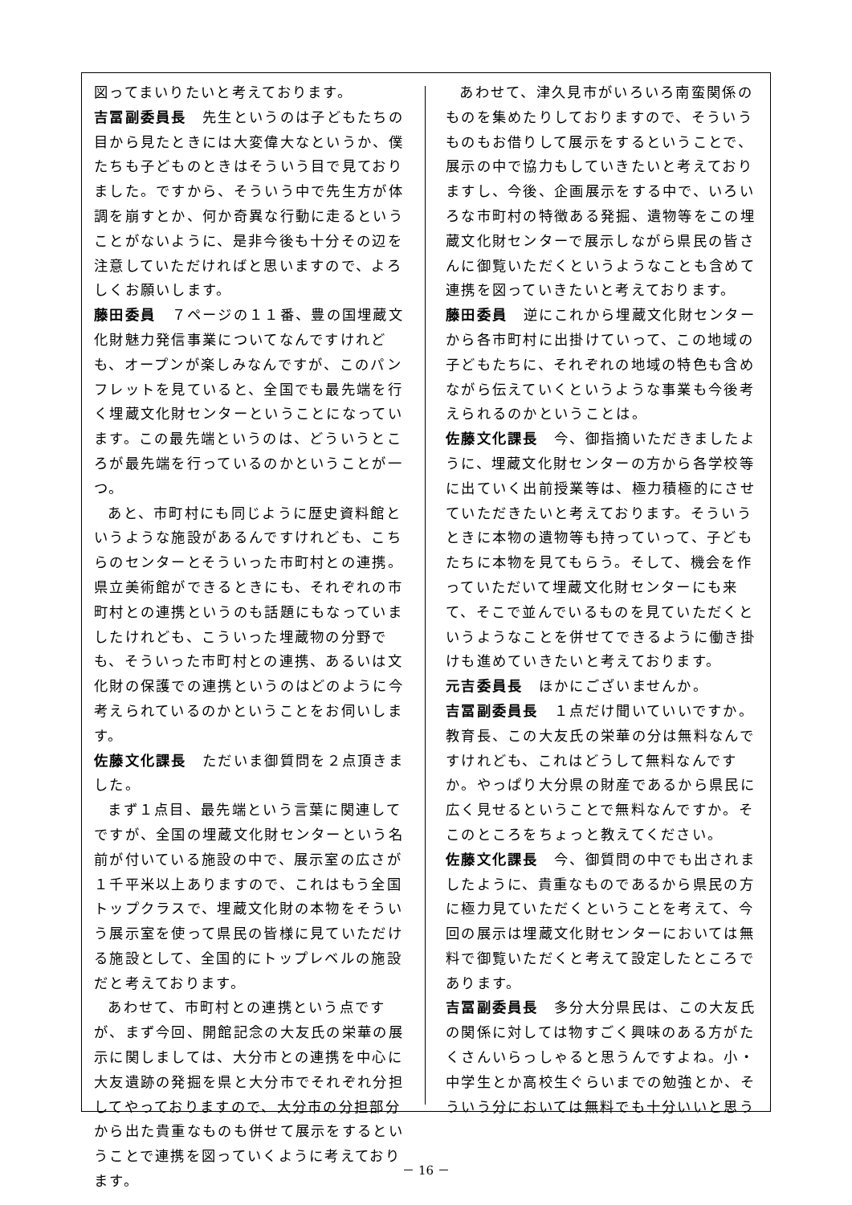図ってまいりたいと考えております。
吉冨副委員長　先生というのは子どもたちの目から見たときには大変偉大なというか、僕たちも子どものときはそういう目で見ておりました。ですから、そういう中で先生方が体調を崩すとか、何か奇異な行動に走るということがないように、是非今後も十分その辺を注意していただければと思いますので、よろしくお願いします。
藤田委員　７ページの１１番、豊の国埋蔵文化財魅力発信事業についてなんですけれども、オープンが楽しみなんですが、このパンフレットを見ていると、全国でも最先端を行く埋蔵文化財センターということになっています。この最先端というのは、どういうところが最先端を行っているのかということが一つ。
あと、市町村にも同じように歴史資料館というような施設があるんですけれども、こちらのセンターとそういった市町村との連携。県立美術館ができるときにも、それぞれの市町村との連携というのも話題にもなっていましたけれども、こういった埋蔵物の分野でも、そういった市町村との連携、あるいは文化財の保護での連携というのはどのように今考えられているのかということをお伺いします。
佐藤文化課長　ただいま御質問を２点頂きました。
まず１点目、最先端という言葉に関連してですが、全国の埋蔵文化財センターという名前が付いている施設の中で、展示室の広さが１千平米以上ありますので、これはもう全国トップクラスで、埋蔵文化財の本物をそういう展示室を使って県民の皆様に見ていただける施設として、全国的にトップレベルの施設だと考えております。
あわせて、市町村との連携という点ですが、まず今回、開館記念の大友氏の栄華の展示に関しましては、大分市との連携を中心に大友遺跡の発掘を県と大分市でそれぞれ分担してやっておりますので、大分市の分担部分から出た貴重なものも併せて展示をするということで連携を図っていくように考えております。
あわせて、津久見市がいろいろ南蛮関係のものを集めたりしておりますので、そういうものもお借りして展示をするということで、展示の中で協力もしていきたいと考えておりますし、今後、企画展示をする中で、いろいろな市町村の特徴ある発掘、遺物等をこの埋蔵文化財センターで展示しながら県民の皆さんに御覧いただくというようなことも含めて連携を図っていきたいと考えております。
藤田委員　逆にこれから埋蔵文化財センターから各市町村に出掛けていって、この地域の子どもたちに、それぞれの地域の特色も含めながら伝えていくというような事業も今後考えられるのかということは。
佐藤文化課長　今、御指摘いただきましたように、埋蔵文化財センターの方から各学校等に出ていく出前授業等は、極力積極的にさせていただきたいと考えております。そういうときに本物の遺物等も持っていって、子どもたちに本物を見てもらう。そして、機会を作っていただいて埋蔵文化財センターにも来て、そこで並んでいるものを見ていただくというようなことを併せてできるように働き掛けも進めていきたいと考えております。
元吉委員長　ほかにございませんか。
吉冨副委員長　１点だけ聞いていいですか。教育長、この大友氏の栄華の分は無料なんですけれども、これはどうして無料なんですか。やっぱり大分県の財産であるから県民に広く見せるということで無料なんですか。そこのところをちょっと教えてください。
佐藤文化課長　今、御質問の中でも出されましたように、貴重なものであるから県民の方に極力見ていただくということを考えて、今回の展示は埋蔵文化財センターにおいては無料で御覧いただくと考えて設定したところであります。
吉冨副委員長　多分大分県民は、この大友氏の関係に対しては物すごく興味のある方がたくさんいらっしゃると思うんですよね。小・中学生とか高校生ぐらいまでの勉強とか、そういう分においては無料でも十分いいと思う
－ 16 －